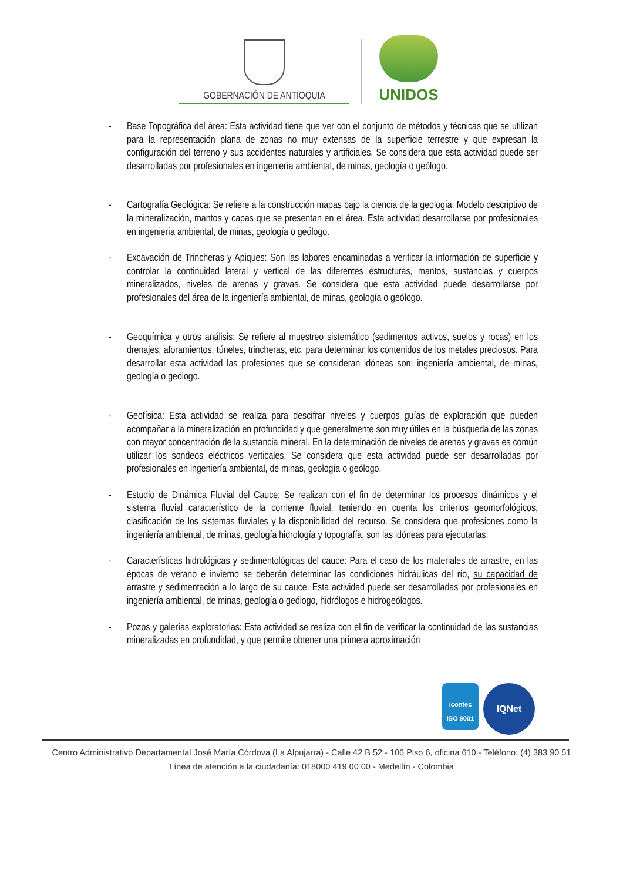GOBERNACIÓN DE ANTIOQUIA
UNIDOS
- Base Topográfica del área: Esta actividad tiene que ver con el conjunto de métodos y técnicas que se utilizan para la representación plana de zonas no muy extensas de la superficie terrestre y que expresan la configuración del terreno y sus accidentes naturales y artificiales. Se considera que esta actividad puede ser desarrolladas por profesionales en ingeniería ambiental, de minas, geología o geólogo.
- Cartografía Geológica: Se refiere a la construcción mapas bajo la ciencia de la geología. Modelo descriptivo de la mineralización, mantos y capas que se presentan en el área. Esta actividad desarrollarse por profesionales en ingeniería ambiental, de minas, geología o geólogo.
- Excavación de Trincheras y Apiques: Son las labores encaminadas a verificar la información de superficie y controlar la continuidad lateral y vertical de las diferentes estructuras, mantos, sustancias y cuerpos mineralizados, niveles de arenas y gravas. Se considera que esta actividad puede desarrollarse por profesionales del área de la ingeniería ambiental, de minas, geología o geólogo.
- Geoquímica y otros análisis: Se refiere al muestreo sistemático (sedimentos activos, suelos y rocas) en los drenajes, aforamientos, túneles, trincheras, etc. para determinar los contenidos de los metales preciosos. Para desarrollar esta actividad las profesiones que se consideran idóneas son: ingeniería ambiental, de minas, geología o geólogo.
- Geofísica: Esta actividad se realiza para descifrar niveles y cuerpos guías de exploración que pueden acompañar a la mineralización en profundidad y que generalmente son muy útiles en la búsqueda de las zonas con mayor concentración de la sustancia mineral. En la determinación de niveles de arenas y gravas es común utilizar los sondeos eléctricos verticales. Se considera que esta actividad puede ser desarrolladas por profesionales en ingeniería ambiental, de minas, geología o geólogo.
- Estudio de Dinámica Fluvial del Cauce: Se realizan con el fin de determinar los procesos dinámicos y el sistema fluvial característico de la corriente fluvial, teniendo en cuenta los criterios geomorfológicos, clasificación de los sistemas fluviales y la disponibilidad del recurso. Se considera que profesiones como la ingeniería ambiental, de minas, geología hidrología y topografía, son las idóneas para ejecutarlas.
- Características hidrológicas y sedimentológicas del cauce: Para el caso de los materiales de arrastre, en las épocas de verano e invierno se deberán determinar las condiciones hidráulicas del río, su capacidad de arrastre y sedimentación a lo largo de su cauce. Esta actividad puede ser desarrolladas por profesionales en ingeniería ambiental, de minas, geología o geólogo, hidrólogos e hidrogeólogos.
- Pozos y galerías exploratorias: Esta actividad se realiza con el fin de verificar la continuidad de las sustancias mineralizadas en profundidad, y que permite obtener una primera aproximación
icontec
ISO 9001
IQNet
Centro Administrativo Departamental José María Córdova (La Alpujarra) - Calle 42 B 52 - 106 Piso 6, oficina 610 - Teléfono: (4) 383 90 51
Línea de atención a la ciudadanía: 018000 419 00 00 - Medellín - Colombia